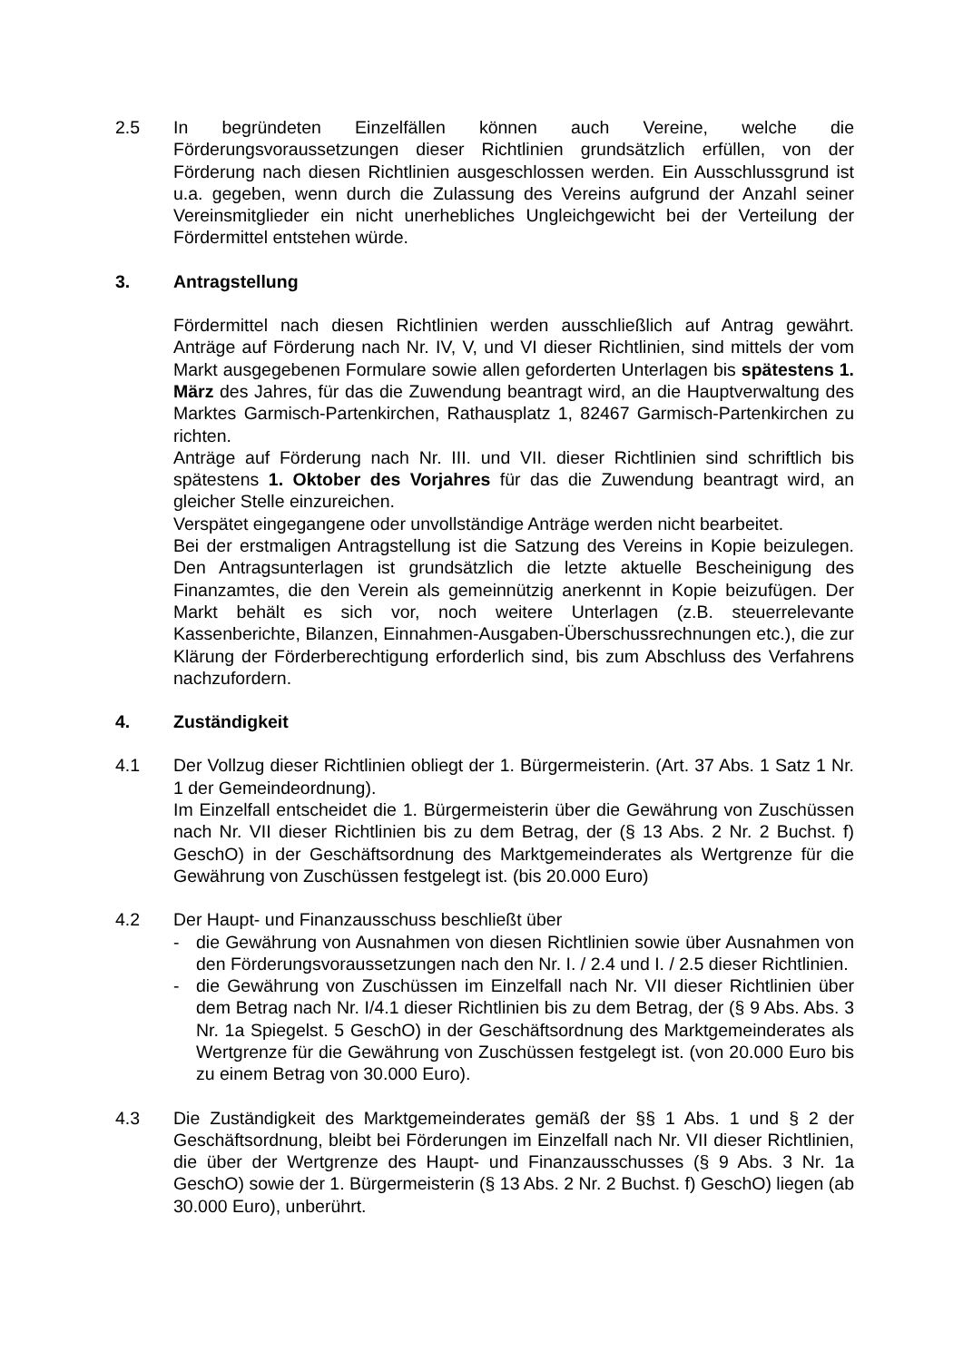2.5 In begründeten Einzelfällen können auch Vereine, welche die Förderungsvoraussetzungen dieser Richtlinien grundsätzlich erfüllen, von der Förderung nach diesen Richtlinien ausgeschlossen werden. Ein Ausschlussgrund ist u.a. gegeben, wenn durch die Zulassung des Vereins aufgrund der Anzahl seiner Vereinsmitglieder ein nicht unerhebliches Ungleichgewicht bei der Verteilung der Fördermittel entstehen würde.
3. Antragstellung
Fördermittel nach diesen Richtlinien werden ausschließlich auf Antrag gewährt. Anträge auf Förderung nach Nr. IV, V, und VI dieser Richtlinien, sind mittels der vom Markt ausgegebenen Formulare sowie allen geforderten Unterlagen bis spätestens 1. März des Jahres, für das die Zuwendung beantragt wird, an die Hauptverwaltung des Marktes Garmisch-Partenkirchen, Rathausplatz 1, 82467 Garmisch-Partenkirchen zu richten.
Anträge auf Förderung nach Nr. III. und VII. dieser Richtlinien sind schriftlich bis spätestens 1. Oktober des Vorjahres für das die Zuwendung beantragt wird, an gleicher Stelle einzureichen.
Verspätet eingegangene oder unvollständige Anträge werden nicht bearbeitet.
Bei der erstmaligen Antragstellung ist die Satzung des Vereins in Kopie beizulegen. Den Antragsunterlagen ist grundsätzlich die letzte aktuelle Bescheinigung des Finanzamtes, die den Verein als gemeinnützig anerkennt in Kopie beizufügen. Der Markt behält es sich vor, noch weitere Unterlagen (z.B. steuerrelevante Kassenberichte, Bilanzen, Einnahmen-Ausgaben-Überschussrechnungen etc.), die zur Klärung der Förderberechtigung erforderlich sind, bis zum Abschluss des Verfahrens nachzufordern.
4. Zuständigkeit
4.1 Der Vollzug dieser Richtlinien obliegt der 1. Bürgermeisterin. (Art. 37 Abs. 1 Satz 1 Nr. 1 der Gemeindeordnung).
Im Einzelfall entscheidet die 1. Bürgermeisterin über die Gewährung von Zuschüssen nach Nr. VII dieser Richtlinien bis zu dem Betrag, der (§ 13 Abs. 2 Nr. 2 Buchst. f) GeschO) in der Geschäftsordnung des Marktgemeinderates als Wertgrenze für die Gewährung von Zuschüssen festgelegt ist. (bis 20.000 Euro)
4.2 Der Haupt- und Finanzausschuss beschließt über
- die Gewährung von Ausnahmen von diesen Richtlinien sowie über Ausnahmen von den Förderungsvoraussetzungen nach den Nr. I. / 2.4 und I. / 2.5 dieser Richtlinien.
- die Gewährung von Zuschüssen im Einzelfall nach Nr. VII dieser Richtlinien über dem Betrag nach Nr. I/4.1 dieser Richtlinien bis zu dem Betrag, der (§ 9 Abs. Abs. 3 Nr. 1a Spiegelst. 5 GeschO) in der Geschäftsordnung des Marktgemeinderates als Wertgrenze für die Gewährung von Zuschüssen festgelegt ist. (von 20.000 Euro bis zu einem Betrag von 30.000 Euro).
4.3 Die Zuständigkeit des Marktgemeinderates gemäß der §§ 1 Abs. 1 und § 2 der Geschäftsordnung, bleibt bei Förderungen im Einzelfall nach Nr. VII dieser Richtlinien, die über der Wertgrenze des Haupt- und Finanzausschusses (§ 9 Abs. 3 Nr. 1a GeschO) sowie der 1. Bürgermeisterin (§ 13 Abs. 2 Nr. 2 Buchst. f) GeschO) liegen (ab 30.000 Euro), unberührt.